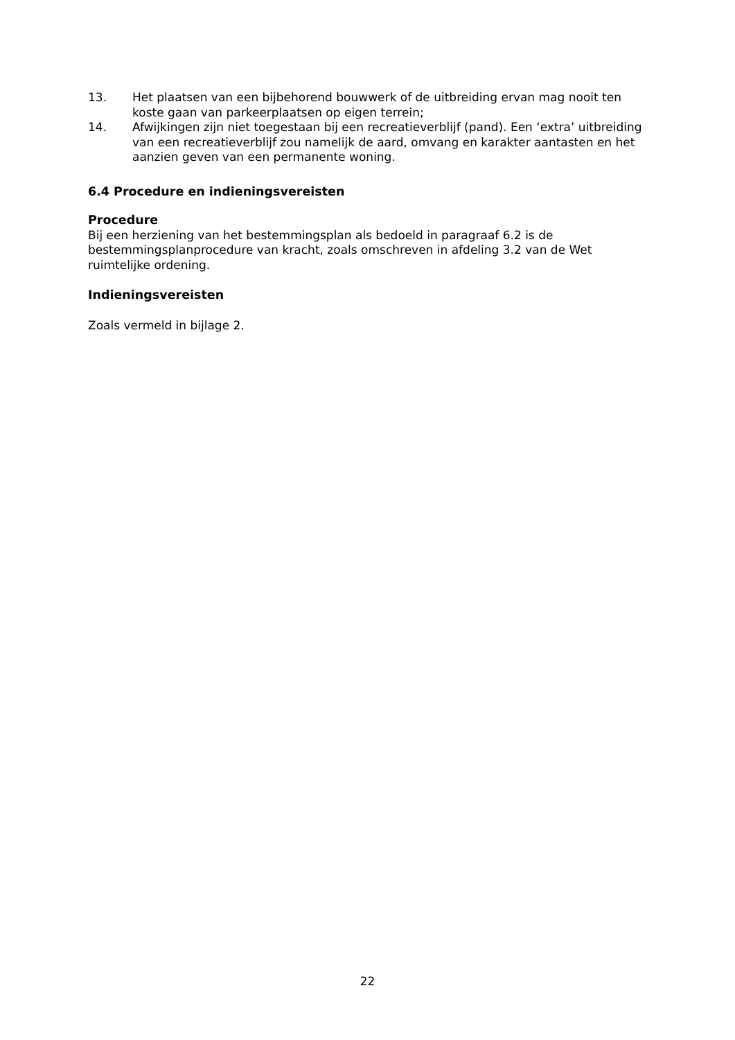13. Het plaatsen van een bijbehorend bouwwerk of de uitbreiding ervan mag nooit ten koste gaan van parkeerplaatsen op eigen terrein;
14. Afwijkingen zijn niet toegestaan bij een recreatieverblijf (pand). Een ‘extra’ uitbreiding van een recreatieverblijf zou namelijk de aard, omvang en karakter aantasten en het aanzien geven van een permanente woning.
6.4 Procedure en indieningsvereisten
Procedure
Bij een herziening van het bestemmingsplan als bedoeld in paragraaf 6.2 is de bestemmingsplanprocedure van kracht, zoals omschreven in afdeling 3.2 van de Wet ruimtelijke ordening.
Indieningsvereisten
Zoals vermeld in bijlage 2.
22